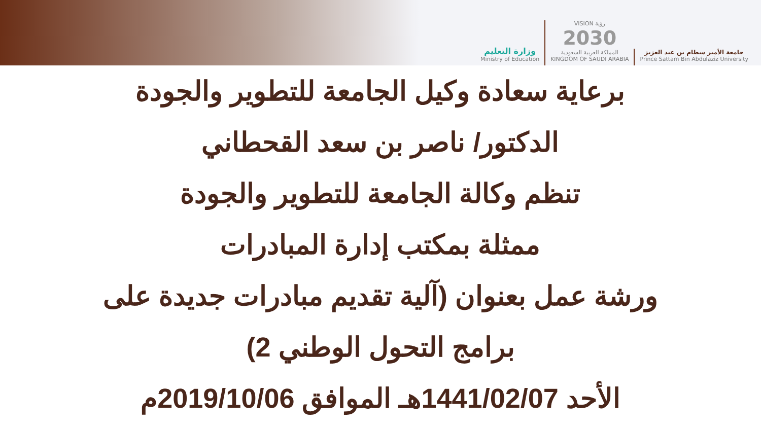وزارة التعليم
Ministry of Education
VISION رؤية
2030
المملكة العربية السعودية
KINGDOM OF SAUDI ARABIA
جامعة الأمير سطام بن عبد العزيز
Prince Sattam Bin Abdulaziz University
برعاية سعادة وكيل الجامعة للتطوير والجودة
الدكتور/ ناصر بن سعد القحطاني
تنظم وكالة الجامعة للتطوير والجودة
ممثلة بمكتب إدارة المبادرات
ورشة عمل بعنوان (آلية تقديم مبادرات جديدة على
برامج التحول الوطني 2)
الأحد 1441/02/07هـ الموافق 2019/10/06م